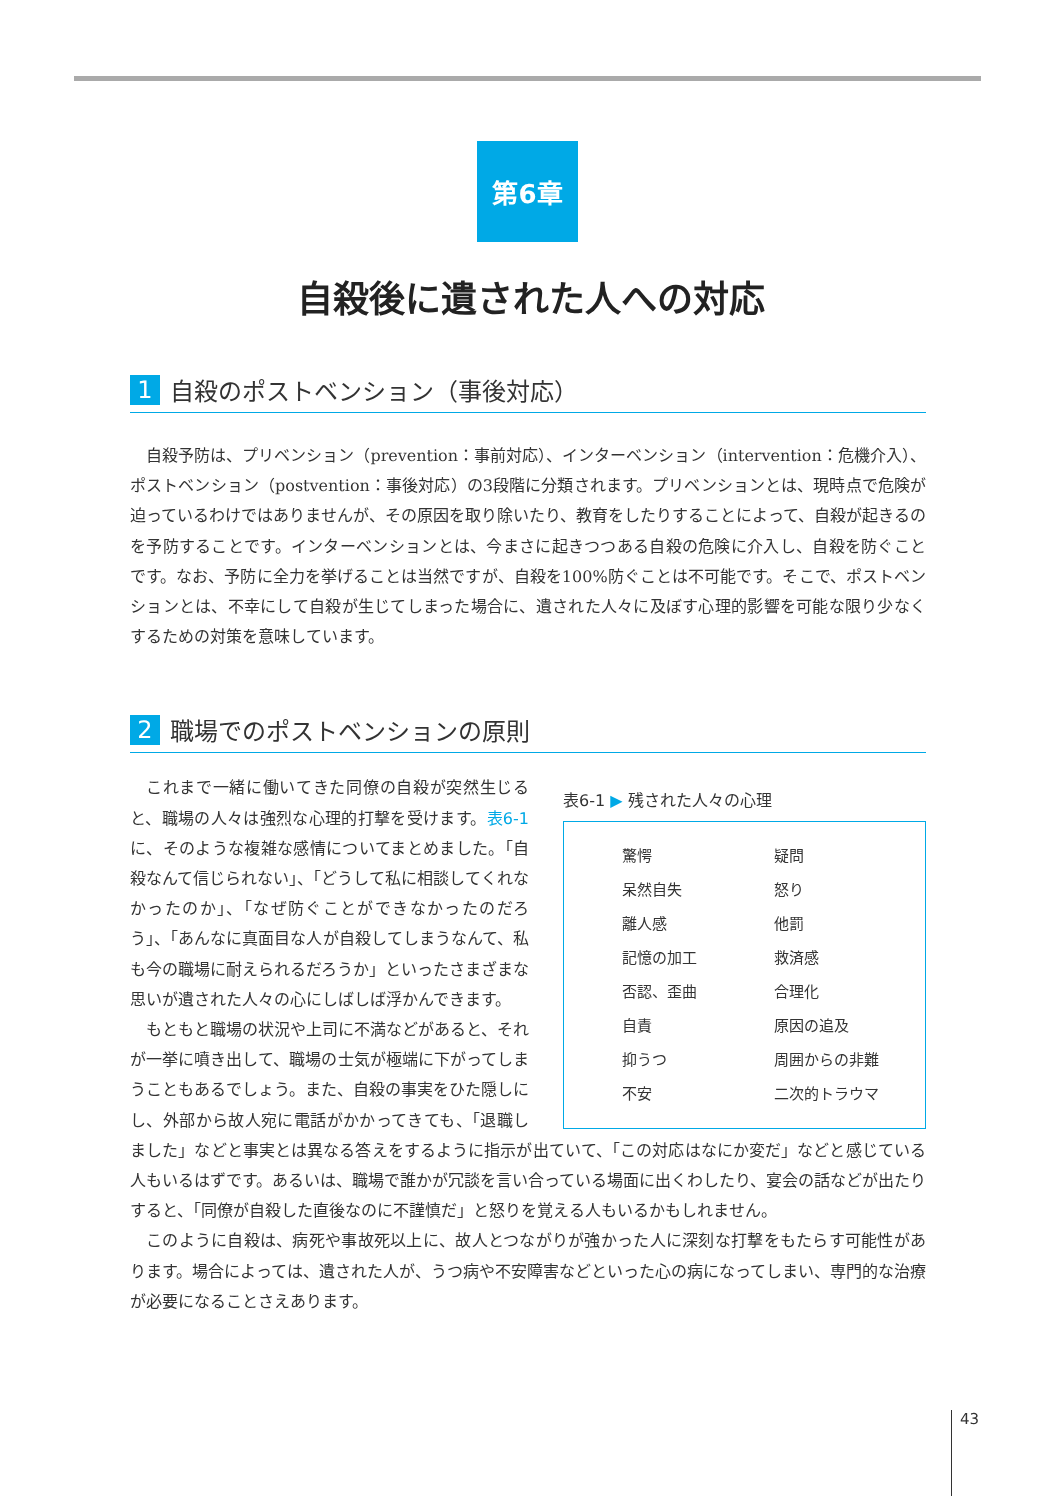第6章
自殺後に遺された人への対応
1 自殺のポストベンション（事後対応）
自殺予防は、プリベンション（prevention：事前対応）、インターベンション（intervention：危機介入）、ポストベンション（postvention：事後対応）の3段階に分類されます。プリベンションとは、現時点で危険が迫っているわけではありませんが、その原因を取り除いたり、教育をしたりすることによって、自殺が起きるのを予防することです。インターベンションとは、今まさに起きつつある自殺の危険に介入し、自殺を防ぐことです。なお、予防に全力を挙げることは当然ですが、自殺を100%防ぐことは不可能です。そこで、ポストベンションとは、不幸にして自殺が生じてしまった場合に、遺された人々に及ぼす心理的影響を可能な限り少なくするための対策を意味しています。
2 職場でのポストベンションの原則
表6-1 ▶ 残された人々の心理
| 驚愕 | 疑問 |
| 呆然自失 | 怒り |
| 離人感 | 他罰 |
| 記憶の加工 | 救済感 |
| 否認、歪曲 | 合理化 |
| 自責 | 原因の追及 |
| 抑うつ | 周囲からの非難 |
| 不安 | 二次的トラウマ |
これまで一緒に働いてきた同僚の自殺が突然生じると、職場の人々は強烈な心理的打撃を受けます。表6-1に、そのような複雑な感情についてまとめました。「自殺なんて信じられない」、「どうして私に相談してくれなかったのか」、「なぜ防ぐことができなかったのだろう」、「あんなに真面目な人が自殺してしまうなんて、私も今の職場に耐えられるだろうか」といったさまざまな思いが遺された人々の心にしばしば浮かんできます。
もともと職場の状況や上司に不満などがあると、それが一挙に噴き出して、職場の士気が極端に下がってしまうこともあるでしょう。また、自殺の事実をひた隠しにし、外部から故人宛に電話がかかってきても、「退職しました」などと事実とは異なる答えをするように指示が出ていて、「この対応はなにか変だ」などと感じている人もいるはずです。あるいは、職場で誰かが冗談を言い合っている場面に出くわしたり、宴会の話などが出たりすると、「同僚が自殺した直後なのに不謹慎だ」と怒りを覚える人もいるかもしれません。
このように自殺は、病死や事故死以上に、故人とつながりが強かった人に深刻な打撃をもたらす可能性があります。場合によっては、遺された人が、うつ病や不安障害などといった心の病になってしまい、専門的な治療が必要になることさえあります。
43